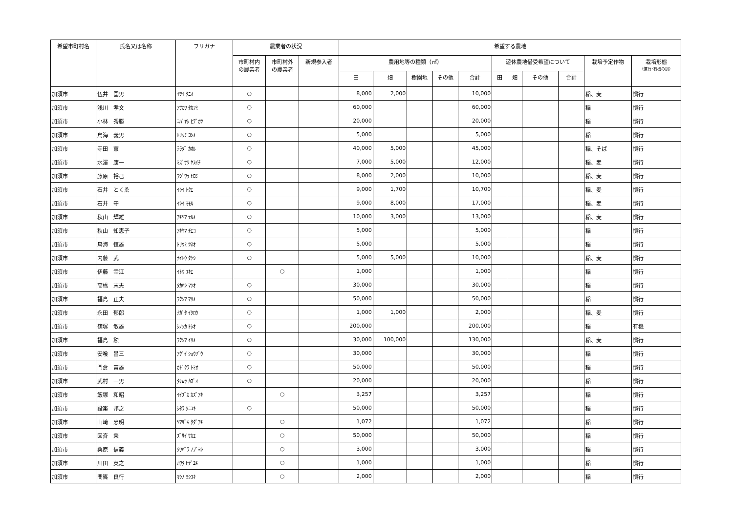| 希望市町村名 | 氏名又は名称 | フリガナ | 農業者の状況 | | | 希望する農地 | | | | | | | | | | |
| --- | --- | --- | --- | --- | --- | --- | --- | --- | --- | --- | --- | --- | --- | --- | --- | --- |
| | | | 市町村内 の農業者 | 市町村外 の農業者 | 新規参入者 | 農用地等の種類（㎡） | | | | | 遊休農地借受希望について | | | | 栽培予定作物 | 栽培形態 （慣行･有機の別） |
| | | | | | | 田 | 畑 | 樹園地 | その他 | 合計 | 田 | 畑 | その他 | 合計 | | |
| 加須市 | 伍井 国男 | ｲﾂｲ ｸﾆｵ | ○ | | | 8,000 | 2,000 | | | 10,000 | | | | | 稲、麦 | 慣行 |
| 加須市 | 浅川 孝文 | ｱｻｶﾜ ﾀｶﾌﾐ | ○ | | | 60,000 | | | | 60,000 | | | | | 稲 | 慣行 |
| 加須市 | 小林 秀勝 | ｺﾊﾞﾔｼ ﾋﾃﾞｶﾂ | ○ | | | 20,000 | | | | 20,000 | | | | | 稲 | 慣行 |
| 加須市 | 鳥海 義男 | ﾄﾘｳﾐ ﾖｼｵ | ○ | | | 5,000 | | | | 5,000 | | | | | 稲 | 慣行 |
| 加須市 | 寺田 薫 | ﾃﾗﾀﾞ ｶｵﾙ | ○ | | | 40,000 | 5,000 | | | 45,000 | | | | | 稲、そば | 慣行 |
| 加須市 | 水澤 康一 | ﾐｽﾞｻﾜ ﾔｽｲﾁ | ○ | | | 7,000 | 5,000 | | | 12,000 | | | | | 稲、麦 | 慣行 |
| 加須市 | 藤原 裕己 | ﾌｼﾞﾜﾗ ﾋﾛﾐ | ○ | | | 8,000 | 2,000 | | | 10,000 | | | | | 稲、麦 | 慣行 |
| 加須市 | 石井 とくゑ | ｲｼｲ ﾄｸｴ | ○ | | | 9,000 | 1,700 | | | 10,700 | | | | | 稲、麦 | 慣行 |
| 加須市 | 石井 守 | ｲｼｲ ﾏﾓﾙ | ○ | | | 9,000 | 8,000 | | | 17,000 | | | | | 稲、麦 | 慣行 |
| 加須市 | 秋山 輝雄 | ｱｷﾔﾏ ﾃﾙｵ | ○ | | | 10,000 | 3,000 | | | 13,000 | | | | | 稲、麦 | 慣行 |
| 加須市 | 秋山 知恵子 | ｱｷﾔﾏ ﾁｴｺ | ○ | | | 5,000 | | | | 5,000 | | | | | 稲 | 慣行 |
| 加須市 | 鳥海 恒雄 | ﾄﾘｳﾐ ﾂﾈｵ | ○ | | | 5,000 | | | | 5,000 | | | | | 稲 | 慣行 |
| 加須市 | 内藤 武 | ﾅｲﾄｳ ﾀｹｼ | ○ | | | 5,000 | 5,000 | | | 10,000 | | | | | 稲、麦 | 慣行 |
| 加須市 | 伊藤 幸江 | ｲﾄｳ ﾕｷｴ | | ○ | | 1,000 | | | | 1,000 | | | | | 稲 | 慣行 |
| 加須市 | 高橋 末夫 | ﾀｶﾊｼ ﾏﾂｵ | ○ | | | 30,000 | | | | 30,000 | | | | | 稲 | 慣行 |
| 加須市 | 福島 正夫 | ﾌｸｼﾏ ﾏｻｵ | ○ | | | 50,000 | | | | 50,000 | | | | | 稲 | 慣行 |
| 加須市 | 永田 郁郎 | ﾅｶﾞﾀ ｲｸﾛｳ | ○ | | | 1,000 | 1,000 | | | 2,000 | | | | | 稲、麦 | 慣行 |
| 加須市 | 篠塚 敏雄 | ｼﾉﾂｶ ﾄｼｵ | ○ | | | 200,000 | | | | 200,000 | | | | | 稲 | 有機 |
| 加須市 | 福島 勲 | ﾌｸｼﾏ ｲｻｵ | ○ | | | 30,000 | 100,000 | | | 130,000 | | | | | 稲、麦 | 慣行 |
| 加須市 | 安喰 昌三 | ｱｸﾞｲ ｼｮｳｿﾞｳ | ○ | | | 30,000 | | | | 30,000 | | | | | 稲 | 慣行 |
| 加須市 | 門倉 富雄 | ｶﾄﾞｸﾗ ﾄﾐｵ | ○ | | | 50,000 | | | | 50,000 | | | | | 稲 | 慣行 |
| 加須市 | 武村 一男 | ﾀｹﾑﾗ ｶｽﾞｵ | ○ | | | 20,000 | | | | 20,000 | | | | | 稲 | 慣行 |
| 加須市 | 飯塚 和昭 | ｲｲｽﾞｶ ｶｽﾞｱｷ | | ○ | | 3,257 | | | | 3,257 | | | | | 稲 | 慣行 |
| 加須市 | 設楽 邦之 | ｼﾀﾗ ｸﾆﾕｷ | ○ | | | 50,000 | | | | 50,000 | | | | | 稲 | 慣行 |
| 加須市 | 山﨑 忠明 | ﾔﾏｻﾞｷ ﾀﾀﾞｱｷ | | ○ | | 1,072 | | | | 1,072 | | | | | 稲 | 慣行 |
| 加須市 | 図斉 榮 | ｽﾞｻｲ ｻｶｴ | | ○ | | 50,000 | | | | 50,000 | | | | | 稲 | 慣行 |
| 加須市 | 桑原 信義 | ｸﾜﾊﾞﾗ ﾉﾌﾞﾖｼ | | ○ | | 3,000 | | | | 3,000 | | | | | 稲 | 慣行 |
| 加須市 | 川田 英之 | ｶﾜﾀ ﾋﾃﾞﾕｷ | | ○ | | 1,000 | | | | 1,000 | | | | | 稲 | 慣行 |
| 加須市 | 間篠 良行 | ﾏｼﾉ ﾖｼﾕｷ | | ○ | | 2,000 | | | | 2,000 | | | | | 稲 | 慣行 |